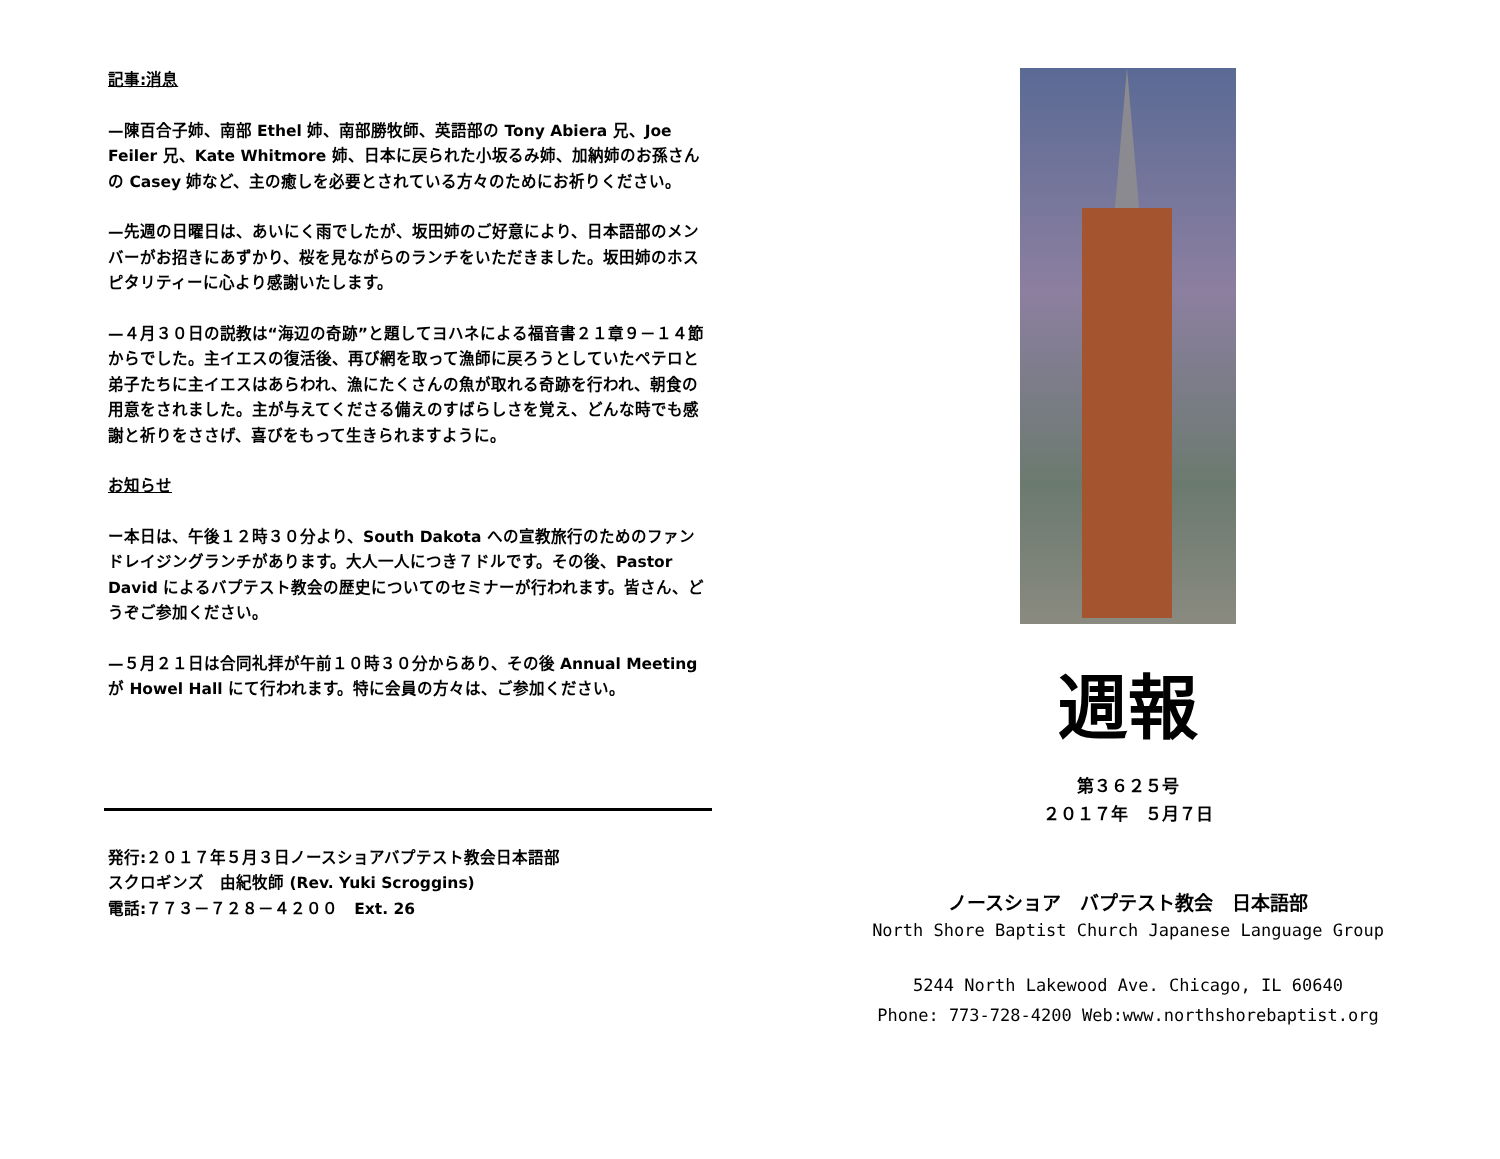記事:消息
—陳百合子姉、南部 Ethel 姉、南部勝牧師、英語部の Tony Abiera 兄、Joe Feiler 兄、Kate Whitmore 姉、日本に戻られた小坂るみ姉、加納姉のお孫さんの Casey 姉など、主の癒しを必要とされている方々のためにお祈りください。
—先週の日曜日は、あいにく雨でしたが、坂田姉のご好意により、日本語部のメンバーがお招きにあずかり、桜を見ながらのランチをいただきました。坂田姉のホスピタリティーに心より感謝いたします。
—４月３０日の説教は“海辺の奇跡”と題してヨハネによる福音書２１章９－１４節からでした。主イエスの復活後、再び網を取って漁師に戻ろうとしていたペテロと弟子たちに主イエスはあらわれ、漁にたくさんの魚が取れる奇跡を行われ、朝食の用意をされました。主が与えてくださる備えのすばらしさを覚え、どんな時でも感謝と祈りをささげ、喜びをもって生きられますように。
お知らせ
ー本日は、午後１２時３０分より、South Dakota への宣教旅行のためのファンドレイジングランチがあります。大人一人につき７ドルです。その後、Pastor David によるバプテスト教会の歴史についてのセミナーが行われます。皆さん、どうぞご参加ください。
—５月２１日は合同礼拝が午前１０時３０分からあり、その後 Annual Meeting が Howel Hall にて行われます。特に会員の方々は、ご参加ください。
発行:２０１７年５月３日ノースショアバプテスト教会日本語部
スクロギンズ　由紀牧師 (Rev. Yuki Scroggins)
電話:７７３－７２８－４２００　Ext. 26
週報
第３６２５号
２０１７年　５月７日
ノースショア　バプテスト教会　日本語部
North Shore Baptist Church Japanese Language Group
5244 North Lakewood Ave. Chicago, IL 60640
Phone: 773-728-4200 Web:www.northshorebaptist.org